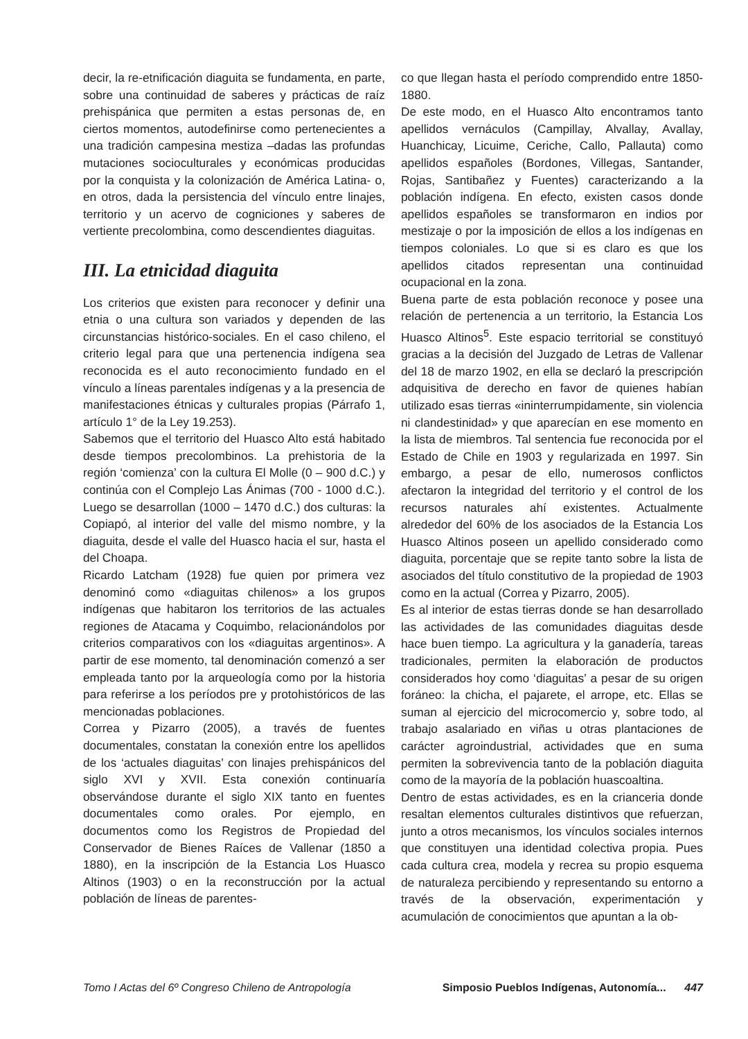decir, la re-etnificación diaguita se fundamenta, en parte, sobre una continuidad de saberes y prácticas de raíz prehispánica que permiten a estas personas de, en ciertos momentos, autodefinirse como pertenecientes a una tradición campesina mestiza –dadas las profundas mutaciones socioculturales y económicas producidas por la conquista y la colonización de América Latina- o, en otros, dada la persistencia del vínculo entre linajes, territorio y un acervo de cogniciones y saberes de vertiente precolombina, como descendientes diaguitas.
III. La etnicidad diaguita
Los criterios que existen para reconocer y definir una etnia o una cultura son variados y dependen de las circunstancias histórico-sociales. En el caso chileno, el criterio legal para que una pertenencia indígena sea reconocida es el auto reconocimiento fundado en el vínculo a líneas parentales indígenas y a la presencia de manifestaciones étnicas y culturales propias (Párrafo 1, artículo 1° de la Ley 19.253).
Sabemos que el territorio del Huasco Alto está habitado desde tiempos precolombinos. La prehistoria de la región ‘comienza’ con la cultura El Molle (0 – 900 d.C.) y continúa con el Complejo Las Ánimas (700 - 1000 d.C.). Luego se desarrollan (1000 – 1470 d.C.) dos culturas: la Copiapó, al interior del valle del mismo nombre, y la diaguita, desde el valle del Huasco hacia el sur, hasta el del Choapa.
Ricardo Latcham (1928) fue quien por primera vez denominó como «diaguitas chilenos» a los grupos indígenas que habitaron los territorios de las actuales regiones de Atacama y Coquimbo, relacionándolos por criterios comparativos con los «diaguitas argentinos». A partir de ese momento, tal denominación comenzó a ser empleada tanto por la arqueología como por la historia para referirse a los períodos pre y protohistóricos de las mencionadas poblaciones.
Correa y Pizarro (2005), a través de fuentes documentales, constatan la conexión entre los apellidos de los ‘actuales diaguitas’ con linajes prehispánicos del siglo XVI y XVII. Esta conexión continuaría observándose durante el siglo XIX tanto en fuentes documentales como orales. Por ejemplo, en documentos como los Registros de Propiedad del Conservador de Bienes Raíces de Vallenar (1850 a 1880), en la inscripción de la Estancia Los Huasco Altinos (1903) o en la reconstrucción por la actual población de líneas de parentes-
co que llegan hasta el período comprendido entre 1850-1880.
De este modo, en el Huasco Alto encontramos tanto apellidos vernáculos (Campillay, Alvallay, Avallay, Huanchicay, Licuime, Ceriche, Callo, Pallauta) como apellidos españoles (Bordones, Villegas, Santander, Rojas, Santibañez y Fuentes) caracterizando a la población indígena. En efecto, existen casos donde apellidos españoles se transformaron en indios por mestizaje o por la imposición de ellos a los indígenas en tiempos coloniales. Lo que si es claro es que los apellidos citados representan una continuidad ocupacional en la zona.
Buena parte de esta población reconoce y posee una relación de pertenencia a un territorio, la Estancia Los Huasco Altinos<sup>5</sup>. Este espacio territorial se constituyó gracias a la decisión del Juzgado de Letras de Vallenar del 18 de marzo 1902, en ella se declaró la prescripción adquisitiva de derecho en favor de quienes habían utilizado esas tierras «ininterrumpidamente, sin violencia ni clandestinidad» y que aparecían en ese momento en la lista de miembros. Tal sentencia fue reconocida por el Estado de Chile en 1903 y regularizada en 1997. Sin embargo, a pesar de ello, numerosos conflictos afectaron la integridad del territorio y el control de los recursos naturales ahí existentes. Actualmente alrededor del 60% de los asociados de la Estancia Los Huasco Altinos poseen un apellido considerado como diaguita, porcentaje que se repite tanto sobre la lista de asociados del título constitutivo de la propiedad de 1903 como en la actual (Correa y Pizarro, 2005).
Es al interior de estas tierras donde se han desarrollado las actividades de las comunidades diaguitas desde hace buen tiempo. La agricultura y la ganadería, tareas tradicionales, permiten la elaboración de productos considerados hoy como ‘diaguitas’ a pesar de su origen foráneo: la chicha, el pajarete, el arrope, etc. Ellas se suman al ejercicio del microcomercio y, sobre todo, al trabajo asalariado en viñas u otras plantaciones de carácter agroindustrial, actividades que en suma permiten la sobrevivencia tanto de la población diaguita como de la mayoría de la población huascoaltina.
Dentro de estas actividades, es en la crianceria donde resaltan elementos culturales distintivos que refuerzan, junto a otros mecanismos, los vínculos sociales internos que constituyen una identidad colectiva propia. Pues cada cultura crea, modela y recrea su propio esquema de naturaleza percibiendo y representando su entorno a través de la observación, experimentación y acumulación de conocimientos que apuntan a la ob-
Tomo I Actas del 6º Congreso Chileno de Antropología Simposio Pueblos Indígenas, Autonomía... 447